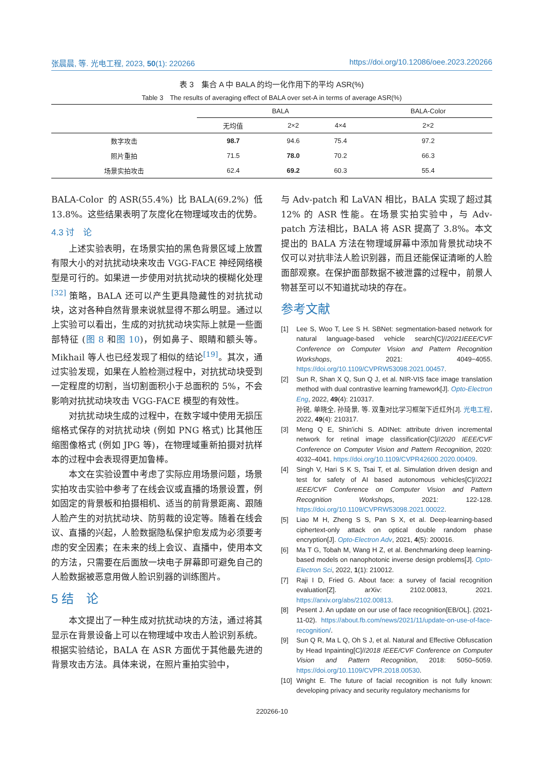张晨晨, 等. 光电工程, 2023, 50(1): 220266 https://doi.org/10.12086/oee.2023.220266
表 3　集合 A 中 BALA 的均一化作用下的平均 ASR(%)
Table 3　The results of averaging effect of BALA over set-A in terms of average ASR(%)
| | BALA | | | BALA-Color |
| --- | --- | --- | --- | --- |
| | 无均值 | 2×2 | 4×4 | 2×2 |
| 数字攻击 | 98.7 | 94.6 | 75.4 | 97.2 |
| 照片重拍 | 71.5 | 78.0 | 70.2 | 66.3 |
| 场景实拍攻击 | 62.4 | 69.2 | 60.3 | 55.4 |
BALA-Color 的ASR(55.4%) 比BALA(69.2%) 低13.8%。这些结果表明了灰度化在物理域攻击的优势。
4.3 讨　论
上述实验表明，在场景实拍的黑色背景区域上放置有限大小的对抗扰动块来攻击 VGG-FACE 神经网络模型是可行的。如果进一步使用对抗扰动块的模糊化处理<sup>[32]</sup> 策略，BALA 还可以产生更具隐藏性的对抗扰动块，这对各种自然背景来说就显得不那么明显。通过以上实验可以看出，生成的对抗扰动块实际上就是一些面部特征 (图 8 和图 10)，例如鼻子、眼睛和额头等。Mikhail 等人也已经发现了相似的结论<sup>[19]</sup>。其次，通过实验发现，如果在人脸检测过程中，对抗扰动块受到一定程度的切割，当切割面积小于总面积的 5%，不会影响对抗扰动块攻击 VGG-FACE 模型的有效性。
对抗扰动块生成的过程中，在数字域中使用无损压缩格式保存的对抗扰动块 (例如 PNG 格式) 比其他压缩图像格式 (例如 JPG 等)，在物理域重新拍摄对抗样本的过程中会表现得更加鲁棒。
本文在实验设置中考虑了实际应用场景问题，场景实拍攻击实验中参考了在线会议或直播的场景设置，例如固定的背景板和拍摄相机、适当的前背景距离、跟随人脸产生的对抗扰动块、防剪裁的设定等。随着在线会议、直播的兴起，人脸数据隐私保护愈发成为必须要考虑的安全因素；在未来的线上会议、直播中，使用本文的方法，只需要在后面放一块电子屏幕即可避免自己的人脸数据被恶意用做人脸识别器的训练图片。
5 结　论
本文提出了一种生成对抗扰动块的方法，通过将其显示在背景设备上可以在物理域中攻击人脸识别系统。根据实验结论，BALA 在 ASR 方面优于其他最先进的背景攻击方法。具体来说，在照片重拍实验中，
与 Adv-patch 和 LaVAN 相比，BALA 实现了超过其 12% 的 ASR 性能。在场景实拍实验中，与 Adv-patch 方法相比，BALA 将 ASR 提高了 3.8%。本文提出的 BALA 方法在物理域屏幕中添加背景扰动块不仅可以对抗非法人脸识别器，而且还能保证清晰的人脸面部观察。在保护面部数据不被泄露的过程中，前景人物甚至可以不知道扰动块的存在。
参考文献
[1] Lee S, Woo T, Lee S H. SBNet: segmentation-based network for natural language-based vehicle search[C]//2021IEEE/CVF Conference on Computer Vision and Pattern Recognition Workshops, 2021: 4049−4055. https://doi.org/10.1109/CVPRW53098.2021.00457.
[2] Sun R, Shan X Q, Sun Q J, et al. NIR-VIS face image translation method with dual contrastive learning framework[J]. Opto-Electron Eng, 2022, 49(4): 210317.
孙锐, 单晓全, 孙琦景, 等. 双重对比学习框架下近红外[J]. 光电工程, 2022, 49(4): 210317.
[3] Meng Q E, Shin'ichi S. ADINet: attribute driven incremental network for retinal image classification[C]//2020 IEEE/CVF Conference on Computer Vision and Pattern Recognition, 2020: 4032–4041. https://doi.org/10.1109/CVPR42600.2020.00409.
[4] Singh V, Hari S K S, Tsai T, et al. Simulation driven design and test for safety of AI based autonomous vehicles[C]//2021 IEEE/CVF Conference on Computer Vision and Pattern Recognition Workshops, 2021: 122-128. https://doi.org/10.1109/CVPRW53098.2021.00022.
[5] Liao M H, Zheng S S, Pan S X, et al. Deep-learning-based ciphertext-only attack on optical double random phase encryption[J]. Opto-Electron Adv, 2021, 4(5): 200016.
[6] Ma T G, Tobah M, Wang H Z, et al. Benchmarking deep learning-based models on nanophotonic inverse design problems[J]. Opto-Electron Sci, 2022, 1(1): 210012.
[7] Raji I D, Fried G. About face: a survey of facial recognition evaluation[Z]. arXiv: 2102.00813, 2021. https://arxiv.org/abs/2102.00813.
[8] Pesent J. An update on our use of face recognition[EB/OL]. (2021-11-02). https://about.fb.com/news/2021/11/update-on-use-of-face-recognition/.
[9] Sun Q R, Ma L Q, Oh S J, et al. Natural and Effective Obfuscation by Head Inpainting[C]//2018 IEEE/CVF Conference on Computer Vision and Pattern Recognition, 2018: 5050–5059. https://doi.org/10.1109/CVPR.2018.00530.
[10] Wright E. The future of facial recognition is not fully known: developing privacy and security regulatory mechanisms for
220266-10